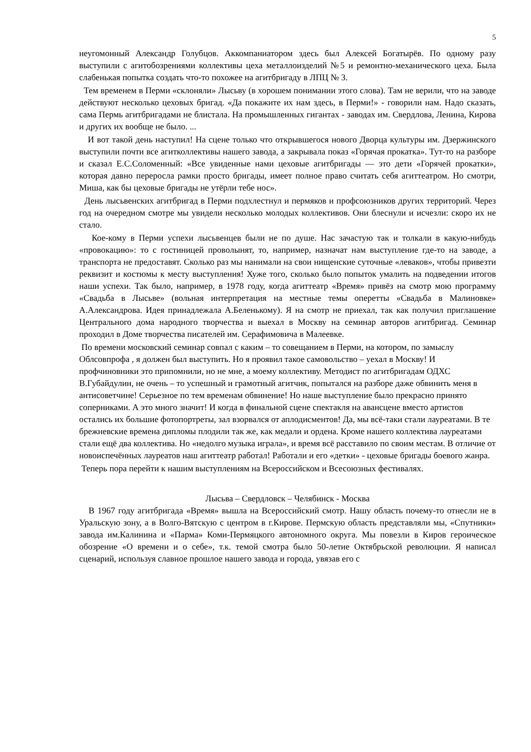5
неугомонный Александр Голубцов. Аккомпаниатором здесь был Алексей Богатырёв. По одному разу выступили с агитобозрениями коллективы цеха металлоизделий №5 и ремонтно-механического цеха. Была слабенькая попытка создать что-то похожее на агитбригаду в ЛПЦ № 3.
Тем временем в Перми «склоняли» Лысьву (в хорошем понимании этого слова). Там не верили, что на заводе действуют несколько цеховых бригад. «Да покажите их нам здесь, в Перми!» - говорили нам. Надо сказать, сама Пермь агитбригадами не блистала. На промышленных гигантах - заводах им. Свердлова, Ленина, Кирова и других их вообще не было. ...
И вот такой день наступил! На сцене только что открывшегося нового Дворца культуры им. Дзержинского выступили почти все агитколлективы нашего завода, а закрывала показ «Горячая прокатка». Тут-то на разборе и сказал Е.С.Соломенный: «Все увиденные нами цеховые агитбригады — это дети «Горячей прокатки», которая давно переросла рамки просто бригады, имеет полное право считать себя агиттеатром. Но смотри, Миша, как бы цеховые бригады не утёрли тебе нос».
День лысьвенских агитбригад в Перми подхлестнул и пермяков и профсоюзников других территорий. Через год на очередном смотре мы увидели несколько молодых коллективов. Они блеснули и исчезли: скоро их не стало.
Кое-кому в Перми успехи лысьвенцев были не по душе. Нас зачастую так и толкали в какую-нибудь «провокацию»: то с гостиницей проволынят, то, например, назначат нам выступление где-то на заводе, а транспорта не предоставят. Сколько раз мы нанимали на свои нищенские суточные «леваков», чтобы привезти реквизит и костюмы к месту выступления! Хуже того, сколько было попыток умалить на подведении итогов наши успехи. Так было, например, в 1978 году, когда агиттеатр «Время» привёз на смотр мою программу «Свадьба в Лысьве» (вольная интерпретация на местные темы оперетты «Свадьба в Малиновке» А.Александрова. Идея принадлежала А.Беленькому). Я на смотр не приехал, так как получил приглашение Центрального дома народного творчества и выехал в Москву на семинар авторов агитбригад. Семинар проходил в Доме творчества писателей им. Серафимовича в Малеевке.
По времени московский семинар совпал с каким – то совещанием в Перми, на котором, по замыслу Облсовпрофа , я должен был выступить. Но я проявил такое самовольство – уехал в Москву! И профчиновники это припомнили, но не мне, а моему коллективу. Методист по агитбригадам ОДХС В.Губайдулин, не очень – то успешный и грамотный агитчик, попытался на разборе даже обвинить меня в антисоветчине! Серьезное по тем временам обвинение! Но наше выступление было прекрасно принято соперниками. А это много значит! И когда в финальной сцене спектакля на авансцене вместо артистов остались их большие фотопортреты, зал взорвался от аплодисментов! Да, мы всё-таки стали лауреатами. В те брежневские времена дипломы плодили так же, как медали и ордена. Кроме нашего коллектива лауреатами стали ещё два коллектива. Но «недолго музыка играла», и время всё расставило по своим местам. В отличие от новоиспечённых лауреатов наш агиттеатр работал! Работали и его «детки» - цеховые бригады боевого жанра.
Теперь пора перейти к нашим выступлениям на Всероссийском и Всесоюзных фестивалях.
Лысьва – Свердловск – Челябинск - Москва
В 1967 году агитбригада «Время» вышла на Всероссийский смотр. Нашу область почему-то отнесли не в Уральскую зону, а в Волго-Вятскую с центром в г.Кирове. Пермскую область представляли мы, «Спутники» завода им.Калинина и «Парма» Коми-Пермяцкого автономного округа. Мы повезли в Киров героическое обозрение «О времени и о себе», т.к. темой смотра было 50-летие Октябрьской революции. Я написал сценарий, используя славное прошлое нашего завода и города, увязав его с